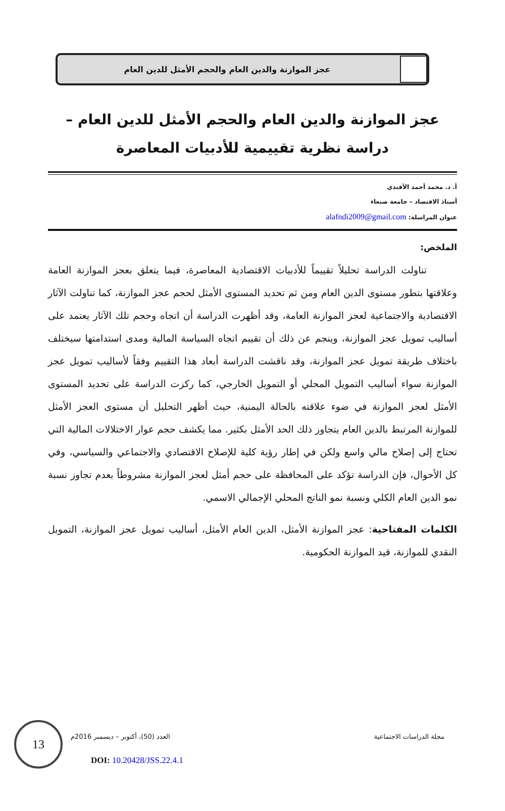عجز الموازنة والدين العام والحجم الأمثل للدين العام
عجز الموازنة والدين العام والحجم الأمثل للدين العام –
دراسة نظرية تقييمية للأدبيات المعاصرة
أ. د. محمد أحمد الأفندي
أستاذ الاقتصاد – جامعة صنعاء
عنوان المراسلة: alafndi2009@gmail.com
الملخص:
تناولت الدراسة تحليلاً تقييماً للأدبيات الاقتصادية المعاصرة، فيما يتعلق بعجز الموازنة العامة وعلاقتها بتطور مستوى الدين العام ومن ثم تحديد المستوى الأمثل لحجم عجز الموازنة، كما تناولت الآثار الاقتصادية والاجتماعية لعجز الموازنة العامة، وقد أظهرت الدراسة أن اتجاه وحجم تلك الآثار يعتمد على أساليب تمويل عجز الموازنة، وينجم عن ذلك أن تقييم اتجاه السياسة المالية ومدى استدامتها سيختلف باختلاف طريقة تمويل عجز الموازنة، وقد ناقشت الدراسة أبعاد هذا التقييم وفقاً لأساليب تمويل عجز الموازنة سواء أساليب التمويل المحلي أو التمويل الخارجي، كما ركزت الدراسة على تحديد المستوى الأمثل لعجز الموازنة في ضوء علاقته بالحالة اليمنية، حيث أظهر التحليل أن مستوى العجز الأمثل للموازنة المرتبط بالدين العام يتجاوز ذلك الحد الأمثل بكثير. مما يكشف حجم عوار الاختلالات المالية التي تحتاج إلى إصلاح مالي واسع ولكن في إطار رؤية كلية للإصلاح الاقتصادي والاجتماعي والسياسي، وفي كل الأحوال، فإن الدراسة تؤكد على المحافظة على حجم أمثل لعجز الموازنة مشروطاً بعدم تجاوز نسبة نمو الدين العام الكلي ونسبة نمو الناتج المحلي الإجمالي الاسمي.
الكلمات المفتاحية: عجز الموازنة الأمثل، الدين العام الأمثل، أساليب تمويل عجز الموازنة، التمويل النقدي للموازنة، قيد الموازنة الحكومية.
13
مجلة الدراسات الاجتماعية العدد (50)، أكتوبر – ديسمبر 2016م
DOI: 10.20428/JSS.22.4.1